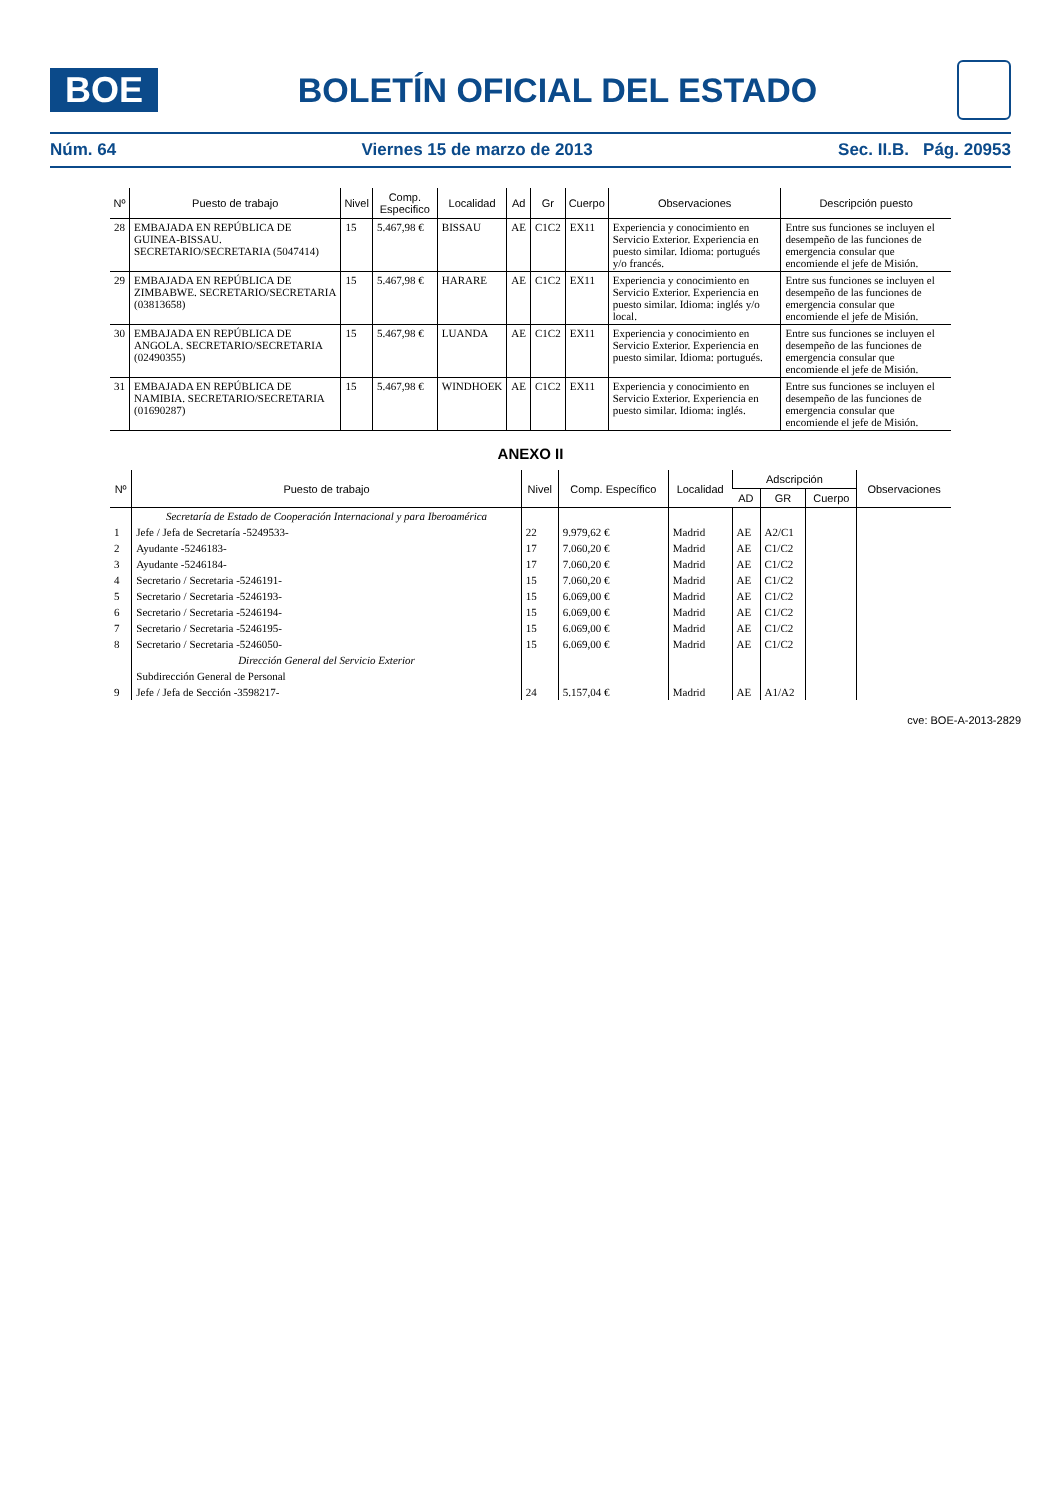BOE
BOLETÍN OFICIAL DEL ESTADO
Núm. 64 Viernes 15 de marzo de 2013 Sec. II.B. Pág. 20953
| Nº | Puesto de trabajo | Nivel | Comp. Especifico | Localidad | Ad | Gr | Cuerpo | Observaciones | Descripción puesto |
| --- | --- | --- | --- | --- | --- | --- | --- | --- | --- |
| 28 | EMBAJADA EN REPÚBLICA DE GUINEA-BISSAU. SECRETARIO/SECRETARIA (5047414) | 15 | 5.467,98 € | BISSAU | AE | C1C2 | EX11 | Experiencia y conocimiento en Servicio Exterior. Experiencia en puesto similar. Idioma: portugués y/o francés. | Entre sus funciones se incluyen el desempeño de las funciones de emergencia consular que encomiende el jefe de Misión. |
| 29 | EMBAJADA EN REPÚBLICA DE ZIMBABWE. SECRETARIO/SECRETARIA (03813658) | 15 | 5.467,98 € | HARARE | AE | C1C2 | EX11 | Experiencia y conocimiento en Servicio Exterior. Experiencia en puesto similar. Idioma: inglés y/o local. | Entre sus funciones se incluyen el desempeño de las funciones de emergencia consular que encomiende el jefe de Misión. |
| 30 | EMBAJADA EN REPÚBLICA DE ANGOLA. SECRETARIO/SECRETARIA (02490355) | 15 | 5.467,98 € | LUANDA | AE | C1C2 | EX11 | Experiencia y conocimiento en Servicio Exterior. Experiencia en puesto similar. Idioma: portugués. | Entre sus funciones se incluyen el desempeño de las funciones de emergencia consular que encomiende el jefe de Misión. |
| 31 | EMBAJADA EN REPÚBLICA DE NAMIBIA. SECRETARIO/SECRETARIA (01690287) | 15 | 5.467,98 € | WINDHOEK | AE | C1C2 | EX11 | Experiencia y conocimiento en Servicio Exterior. Experiencia en puesto similar. Idioma: inglés. | Entre sus funciones se incluyen el desempeño de las funciones de emergencia consular que encomiende el jefe de Misión. |
ANEXO II
| Nº | Puesto de trabajo | Nivel | Comp. Específico | Localidad | Adscripción | | | Observaciones |
| --- | --- | --- | --- | --- | --- | --- | --- | --- |
| | | | | | AD | GR | Cuerpo | |
| | Secretaría de Estado de Cooperación Internacional y para Iberoamérica | | | | | | | |
| 1 | Jefe / Jefa de Secretaría -5249533- | 22 | 9.979,62 € | Madrid | AE | A2/C1 | | |
| 2 | Ayudante -5246183- | 17 | 7.060,20 € | Madrid | AE | C1/C2 | | |
| 3 | Ayudante -5246184- | 17 | 7.060,20 € | Madrid | AE | C1/C2 | | |
| 4 | Secretario / Secretaria -5246191- | 15 | 7.060,20 € | Madrid | AE | C1/C2 | | |
| 5 | Secretario / Secretaria -5246193- | 15 | 6.069,00 € | Madrid | AE | C1/C2 | | |
| 6 | Secretario / Secretaria -5246194- | 15 | 6.069,00 € | Madrid | AE | C1/C2 | | |
| 7 | Secretario / Secretaria -5246195- | 15 | 6.069,00 € | Madrid | AE | C1/C2 | | |
| 8 | Secretario / Secretaria -5246050- | 15 | 6.069,00 € | Madrid | AE | C1/C2 | | |
| | Dirección General del Servicio Exterior | | | | | | | |
| | Subdirección General de Personal | | | | | | | |
| 9 | Jefe / Jefa de Sección -3598217- | 24 | 5.157,04 € | Madrid | AE | A1/A2 | | |
cve: BOE-A-2013-2829